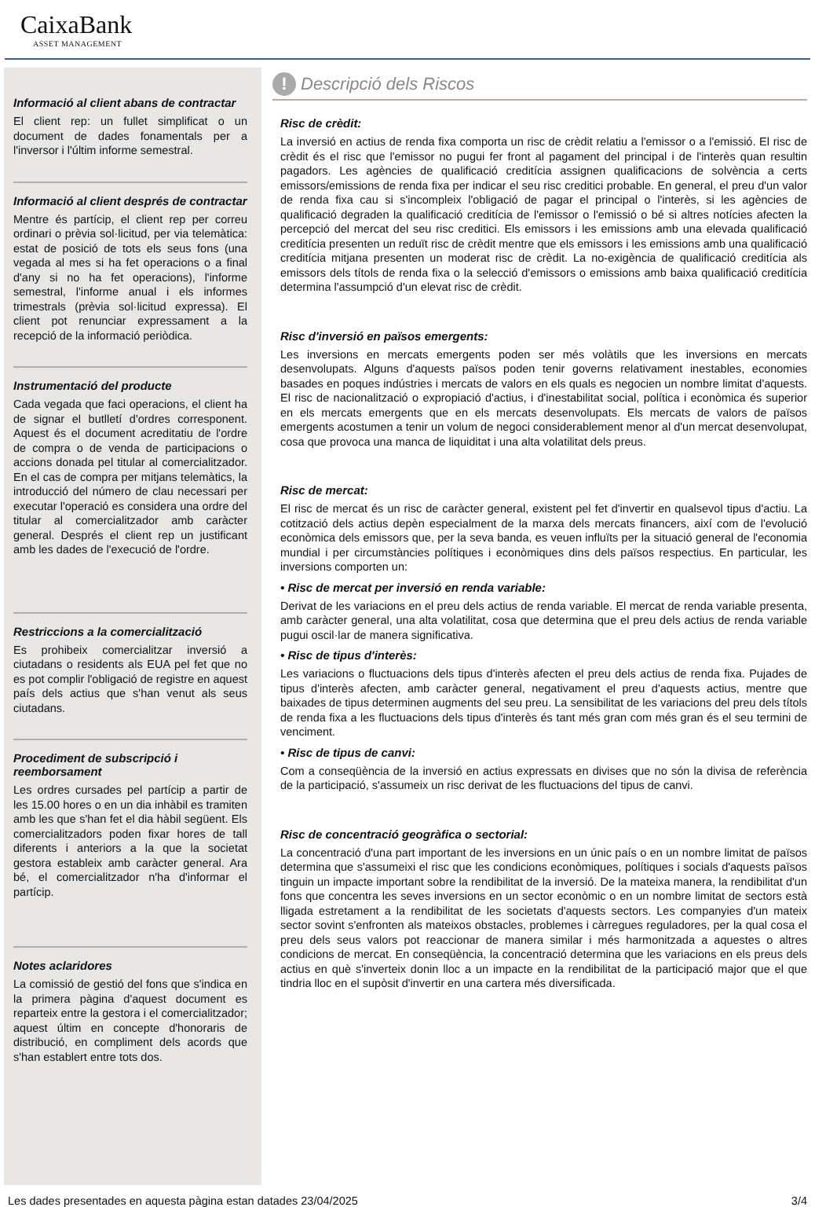CaixaBank
ASSET MANAGEMENT
Informació al client abans de contractar
El client rep: un fullet simplificat o un document de dades fonamentals per a l'inversor i l'últim informe semestral.
Informació al client després de contractar
Mentre és partícip, el client rep per correu ordinari o prèvia sol·licitud, per via telemàtica: estat de posició de tots els seus fons (una vegada al mes si ha fet operacions o a final d'any si no ha fet operacions), l'informe semestral, l'informe anual i els informes trimestrals (prèvia sol·licitud expressa). El client pot renunciar expressament a la recepció de la informació periòdica.
Instrumentació del producte
Cada vegada que faci operacions, el client ha de signar el butlletí d'ordres corresponent. Aquest és el document acreditatiu de l'ordre de compra o de venda de participacions o accions donada pel titular al comercialitzador. En el cas de compra per mitjans telemàtics, la introducció del número de clau necessari per executar l'operació es considera una ordre del titular al comercialitzador amb caràcter general. Després el client rep un justificant amb les dades de l'execució de l'ordre.
Restriccions a la comercialització
Es prohibeix comercialitzar inversió a ciutadans o residents als EUA pel fet que no es pot complir l'obligació de registre en aquest país dels actius que s'han venut als seus ciutadans.
Procediment de subscripció i reemborsament
Les ordres cursades pel partícip a partir de les 15.00 hores o en un dia inhàbil es tramiten amb les que s'han fet el dia hàbil següent. Els comercialitzadors poden fixar hores de tall diferents i anteriors a la que la societat gestora estableix amb caràcter general. Ara bé, el comercialitzador n'ha d'informar el partícip.
Notes aclaridores
La comissió de gestió del fons que s'indica en la primera pàgina d'aquest document es reparteix entre la gestora i el comercialitzador; aquest últim en concepte d'honoraris de distribució, en compliment dels acords que s'han establert entre tots dos.
! Descripció dels Riscos
Risc de crèdit:
La inversió en actius de renda fixa comporta un risc de crèdit relatiu a l'emissor o a l'emissió. El risc de crèdit és el risc que l'emissor no pugui fer front al pagament del principal i de l'interès quan resultin pagadors. Les agències de qualificació creditícia assignen qualificacions de solvència a certs emissors/emissions de renda fixa per indicar el seu risc creditici probable. En general, el preu d'un valor de renda fixa cau si s'incompleix l'obligació de pagar el principal o l'interès, si les agències de qualificació degraden la qualificació creditícia de l'emissor o l'emissió o bé si altres notícies afecten la percepció del mercat del seu risc creditici. Els emissors i les emissions amb una elevada qualificació creditícia presenten un reduït risc de crèdit mentre que els emissors i les emissions amb una qualificació creditícia mitjana presenten un moderat risc de crèdit. La no-exigència de qualificació creditícia als emissors dels títols de renda fixa o la selecció d'emissors o emissions amb baixa qualificació creditícia determina l'assumpció d'un elevat risc de crèdit.
Risc d'inversió en països emergents:
Les inversions en mercats emergents poden ser més volàtils que les inversions en mercats desenvolupats. Alguns d'aquests països poden tenir governs relativament inestables, economies basades en poques indústries i mercats de valors en els quals es negocien un nombre limitat d'aquests. El risc de nacionalització o expropiació d'actius, i d'inestabilitat social, política i econòmica és superior en els mercats emergents que en els mercats desenvolupats. Els mercats de valors de països emergents acostumen a tenir un volum de negoci considerablement menor al d'un mercat desenvolupat, cosa que provoca una manca de liquiditat i una alta volatilitat dels preus.
Risc de mercat:
El risc de mercat és un risc de caràcter general, existent pel fet d'invertir en qualsevol tipus d'actiu. La cotització dels actius depèn especialment de la marxa dels mercats financers, així com de l'evolució econòmica dels emissors que, per la seva banda, es veuen influïts per la situació general de l'economia mundial i per circumstàncies polítiques i econòmiques dins dels països respectius. En particular, les inversions comporten un:
• Risc de mercat per inversió en renda variable:
Derivat de les variacions en el preu dels actius de renda variable. El mercat de renda variable presenta, amb caràcter general, una alta volatilitat, cosa que determina que el preu dels actius de renda variable pugui oscil·lar de manera significativa.
• Risc de tipus d'interès:
Les variacions o fluctuacions dels tipus d'interès afecten el preu dels actius de renda fixa. Pujades de tipus d'interès afecten, amb caràcter general, negativament el preu d'aquests actius, mentre que baixades de tipus determinen augments del seu preu. La sensibilitat de les variacions del preu dels títols de renda fixa a les fluctuacions dels tipus d'interès és tant més gran com més gran és el seu termini de venciment.
• Risc de tipus de canvi:
Com a conseqüència de la inversió en actius expressats en divises que no són la divisa de referència de la participació, s'assumeix un risc derivat de les fluctuacions del tipus de canvi.
Risc de concentració geogràfica o sectorial:
La concentració d'una part important de les inversions en un únic país o en un nombre limitat de països determina que s'assumeixi el risc que les condicions econòmiques, polítiques i socials d'aquests països tinguin un impacte important sobre la rendibilitat de la inversió. De la mateixa manera, la rendibilitat d'un fons que concentra les seves inversions en un sector econòmic o en un nombre limitat de sectors està lligada estretament a la rendibilitat de les societats d'aquests sectors. Les companyies d'un mateix sector sovint s'enfronten als mateixos obstacles, problemes i càrregues reguladores, per la qual cosa el preu dels seus valors pot reaccionar de manera similar i més harmonitzada a aquestes o altres condicions de mercat. En conseqüència, la concentració determina que les variacions en els preus dels actius en què s'inverteix donin lloc a un impacte en la rendibilitat de la participació major que el que tindria lloc en el supòsit d'invertir en una cartera més diversificada.
Les dades presentades en aquesta pàgina estan datades 23/04/2025 3/4